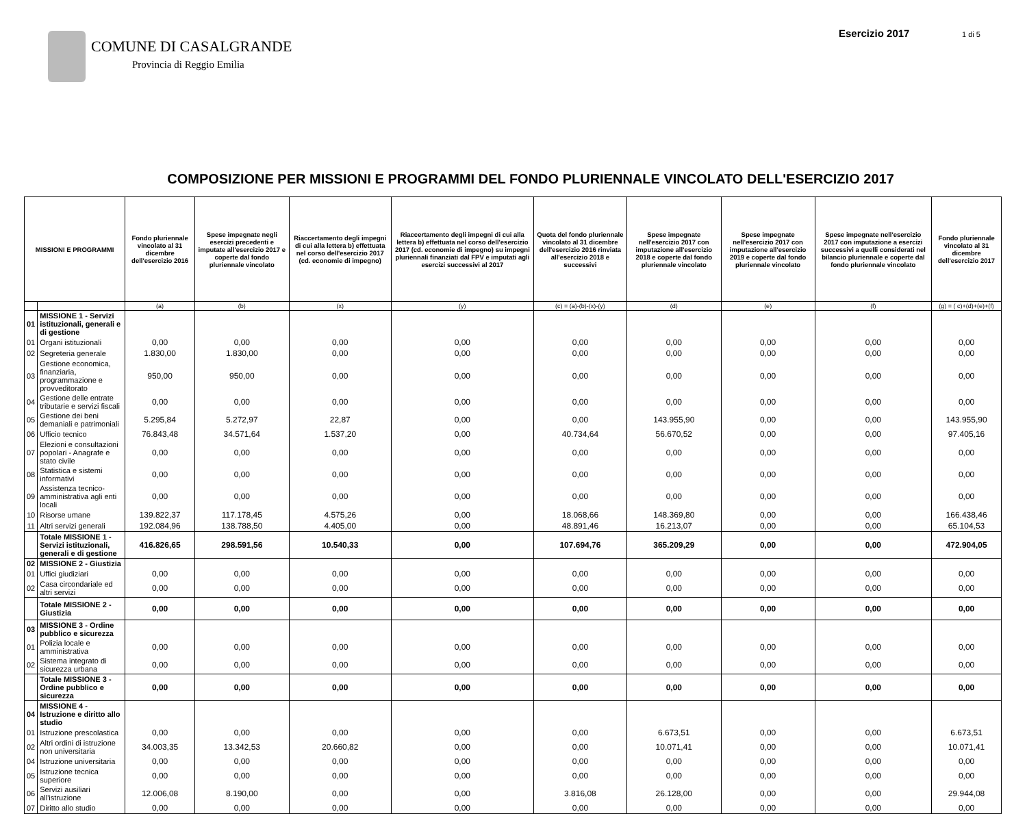COMUNE DI CASALGRANDE
Provincia di Reggio Emilia
Esercizio 2017 1 di 5
COMPOSIZIONE PER MISSIONI E PROGRAMMI DEL FONDO PLURIENNALE VINCOLATO DELL'ESERCIZIO 2017
| MISSIONI E PROGRAMMI | | Fondo pluriennale vincolato al 31 dicembre dell'esercizio 2016 | Spese impegnate negli esercizi precedenti e imputate all'esercizio 2017 e coperte dal fondo pluriennale vincolato | Riaccertamento degli impegni di cui alla lettera b) effettuata nel corso dell'esercizio 2017 (cd. economie di impegno) | Riaccertamento degli impegni di cui alla lettera b) effettuata nel corso dell'esercizio 2017 (cd. economie di impegno) su impegni pluriennali finanziati dal FPV e imputati agli esercizi successivi al 2017 | Quota del fondo pluriennale vincolato al 31 dicembre dell'esercizio 2016 rinviata all'esercizio 2018 e successivi | Spese impegnate nell'esercizio 2017 con imputazione all'esercizio 2018 e coperte dal fondo pluriennale vincolato | Spese impegnate nell'esercizio 2017 con imputazione all'esercizio 2019 e coperte dal fondo pluriennale vincolato | Spese impegnate nell'esercizio 2017 con imputazione a esercizi successivi a quelli considerati nel bilancio pluriennale e coperte dal fondo pluriennale vincolato | Fondo pluriennale vincolato al 31 dicembre dell'esercizio 2017 |
| --- | --- | --- | --- | --- | --- | --- | --- | --- | --- | --- |
| | | (a) | (b) | (x) | (y) | (c) = (a)-(b)-(x)-(y) | (d) | (e) | (f) | (g) = ( c)+(d)+(e)+(f) |
| 01 | MISSIONE 1 - Servizi istituzionali, generali e di gestione | | | | | | | | | |
| 01 | Organi istituzionali | 0,00 | 0,00 | 0,00 | 0,00 | 0,00 | 0,00 | 0,00 | 0,00 | 0,00 |
| 02 | Segreteria generale | 1.830,00 | 1.830,00 | 0,00 | 0,00 | 0,00 | 0,00 | 0,00 | 0,00 | 0,00 |
| 03 | Gestione economica, finanziaria, programmazione e provveditorato | 950,00 | 950,00 | 0,00 | 0,00 | 0,00 | 0,00 | 0,00 | 0,00 | 0,00 |
| 04 | Gestione delle entrate tributarie e servizi fiscali | 0,00 | 0,00 | 0,00 | 0,00 | 0,00 | 0,00 | 0,00 | 0,00 | 0,00 |
| 05 | Gestione dei beni demaniali e patrimoniali | 5.295,84 | 5.272,97 | 22,87 | 0,00 | 0,00 | 143.955,90 | 0,00 | 0,00 | 143.955,90 |
| 06 | Ufficio tecnico | 76.843,48 | 34.571,64 | 1.537,20 | 0,00 | 40.734,64 | 56.670,52 | 0,00 | 0,00 | 97.405,16 |
| 07 | Elezioni e consultazioni popolari - Anagrafe e stato civile | 0,00 | 0,00 | 0,00 | 0,00 | 0,00 | 0,00 | 0,00 | 0,00 | 0,00 |
| 08 | Statistica e sistemi informativi | 0,00 | 0,00 | 0,00 | 0,00 | 0,00 | 0,00 | 0,00 | 0,00 | 0,00 |
| 09 | Assistenza tecnico-amministrativa agli enti locali | 0,00 | 0,00 | 0,00 | 0,00 | 0,00 | 0,00 | 0,00 | 0,00 | 0,00 |
| 10 | Risorse umane | 139.822,37 | 117.178,45 | 4.575,26 | 0,00 | 18.068,66 | 148.369,80 | 0,00 | 0,00 | 166.438,46 |
| 11 | Altri servizi generali | 192.084,96 | 138.788,50 | 4.405,00 | 0,00 | 48.891,46 | 16.213,07 | 0,00 | 0,00 | 65.104,53 |
| | Totale MISSIONE 1 - Servizi istituzionali, generali e di gestione | 416.826,65 | 298.591,56 | 10.540,33 | 0,00 | 107.694,76 | 365.209,29 | 0,00 | 0,00 | 472.904,05 |
| 02 | MISSIONE 2 - Giustizia | | | | | | | | | |
| 01 | Uffici giudiziari | 0,00 | 0,00 | 0,00 | 0,00 | 0,00 | 0,00 | 0,00 | 0,00 | 0,00 |
| 02 | Casa circondariale ed altri servizi | 0,00 | 0,00 | 0,00 | 0,00 | 0,00 | 0,00 | 0,00 | 0,00 | 0,00 |
| | Totale MISSIONE 2 - Giustizia | 0,00 | 0,00 | 0,00 | 0,00 | 0,00 | 0,00 | 0,00 | 0,00 | 0,00 |
| 03 | MISSIONE 3 - Ordine pubblico e sicurezza | | | | | | | | | |
| 01 | Polizia locale e amministrativa | 0,00 | 0,00 | 0,00 | 0,00 | 0,00 | 0,00 | 0,00 | 0,00 | 0,00 |
| 02 | Sistema integrato di sicurezza urbana | 0,00 | 0,00 | 0,00 | 0,00 | 0,00 | 0,00 | 0,00 | 0,00 | 0,00 |
| | Totale MISSIONE 3 - Ordine pubblico e sicurezza | 0,00 | 0,00 | 0,00 | 0,00 | 0,00 | 0,00 | 0,00 | 0,00 | 0,00 |
| 04 | MISSIONE 4 - Istruzione e diritto allo studio | | | | | | | | | |
| 01 | Istruzione prescolastica | 0,00 | 0,00 | 0,00 | 0,00 | 0,00 | 6.673,51 | 0,00 | 0,00 | 6.673,51 |
| 02 | Altri ordini di istruzione non universitaria | 34.003,35 | 13.342,53 | 20.660,82 | 0,00 | 0,00 | 10.071,41 | 0,00 | 0,00 | 10.071,41 |
| 04 | Istruzione universitaria | 0,00 | 0,00 | 0,00 | 0,00 | 0,00 | 0,00 | 0,00 | 0,00 | 0,00 |
| 05 | Istruzione tecnica superiore | 0,00 | 0,00 | 0,00 | 0,00 | 0,00 | 0,00 | 0,00 | 0,00 | 0,00 |
| 06 | Servizi ausiliari all'istruzione | 12.006,08 | 8.190,00 | 0,00 | 0,00 | 3.816,08 | 26.128,00 | 0,00 | 0,00 | 29.944,08 |
| 07 | Diritto allo studio | 0,00 | 0,00 | 0,00 | 0,00 | 0,00 | 0,00 | 0,00 | 0,00 | 0,00 |